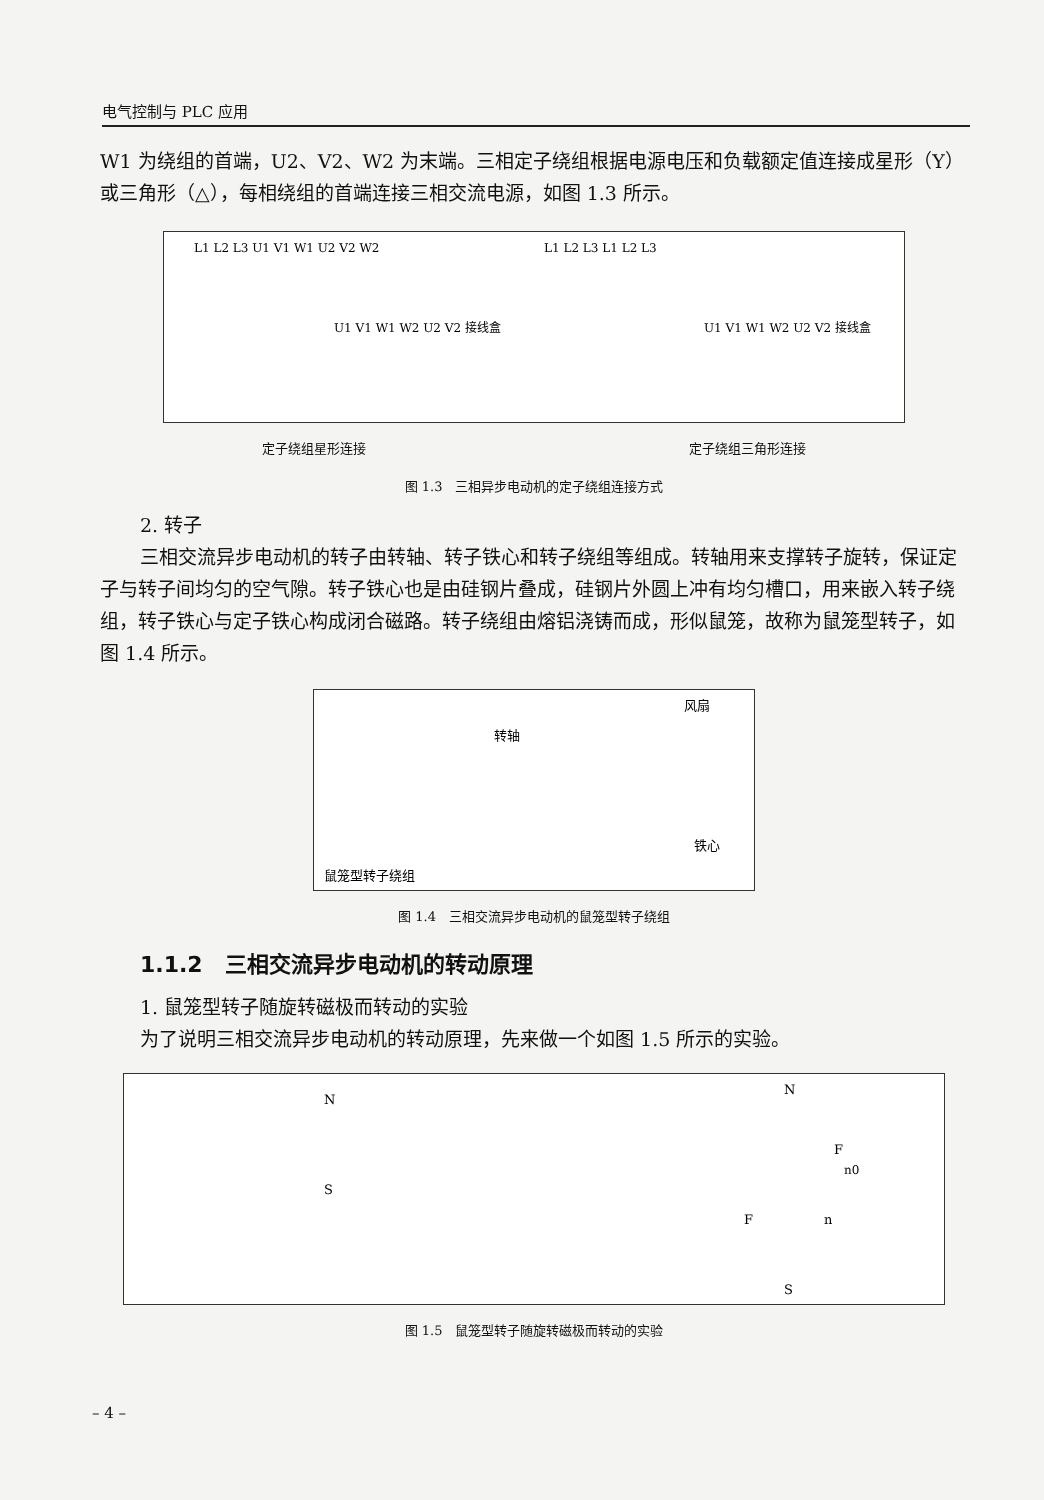电气控制与 PLC 应用
W1 为绕组的首端，U2、V2、W2 为末端。三相定子绕组根据电源电压和负载额定值连接成星形（Y）或三角形（△），每相绕组的首端连接三相交流电源，如图 1.3 所示。
L1 L2 L3 U1 V1 W1 U2 V2 W2
U1 V1 W1 W2 U2 V2 接线盒
L1 L2 L3 L1 L2 L3
U1 V1 W1 W2 U2 V2 接线盒
定子绕组星形连接 定子绕组三角形连接
图 1.3　三相异步电动机的定子绕组连接方式
2. 转子
三相交流异步电动机的转子由转轴、转子铁心和转子绕组等组成。转轴用来支撑转子旋转，保证定子与转子间均匀的空气隙。转子铁心也是由硅钢片叠成，硅钢片外圆上冲有均匀槽口，用来嵌入转子绕组，转子铁心与定子铁心构成闭合磁路。转子绕组由熔铝浇铸而成，形似鼠笼，故称为鼠笼型转子，如图 1.4 所示。
鼠笼型转子绕组
转轴
风扇
铁心
图 1.4　三相交流异步电动机的鼠笼型转子绕组
1.1.2　三相交流异步电动机的转动原理
1. 鼠笼型转子随旋转磁极而转动的实验
为了说明三相交流异步电动机的转动原理，先来做一个如图 1.5 所示的实验。
N
S
N
S
F
n0
F
n
图 1.5　鼠笼型转子随旋转磁极而转动的实验
– 4 –